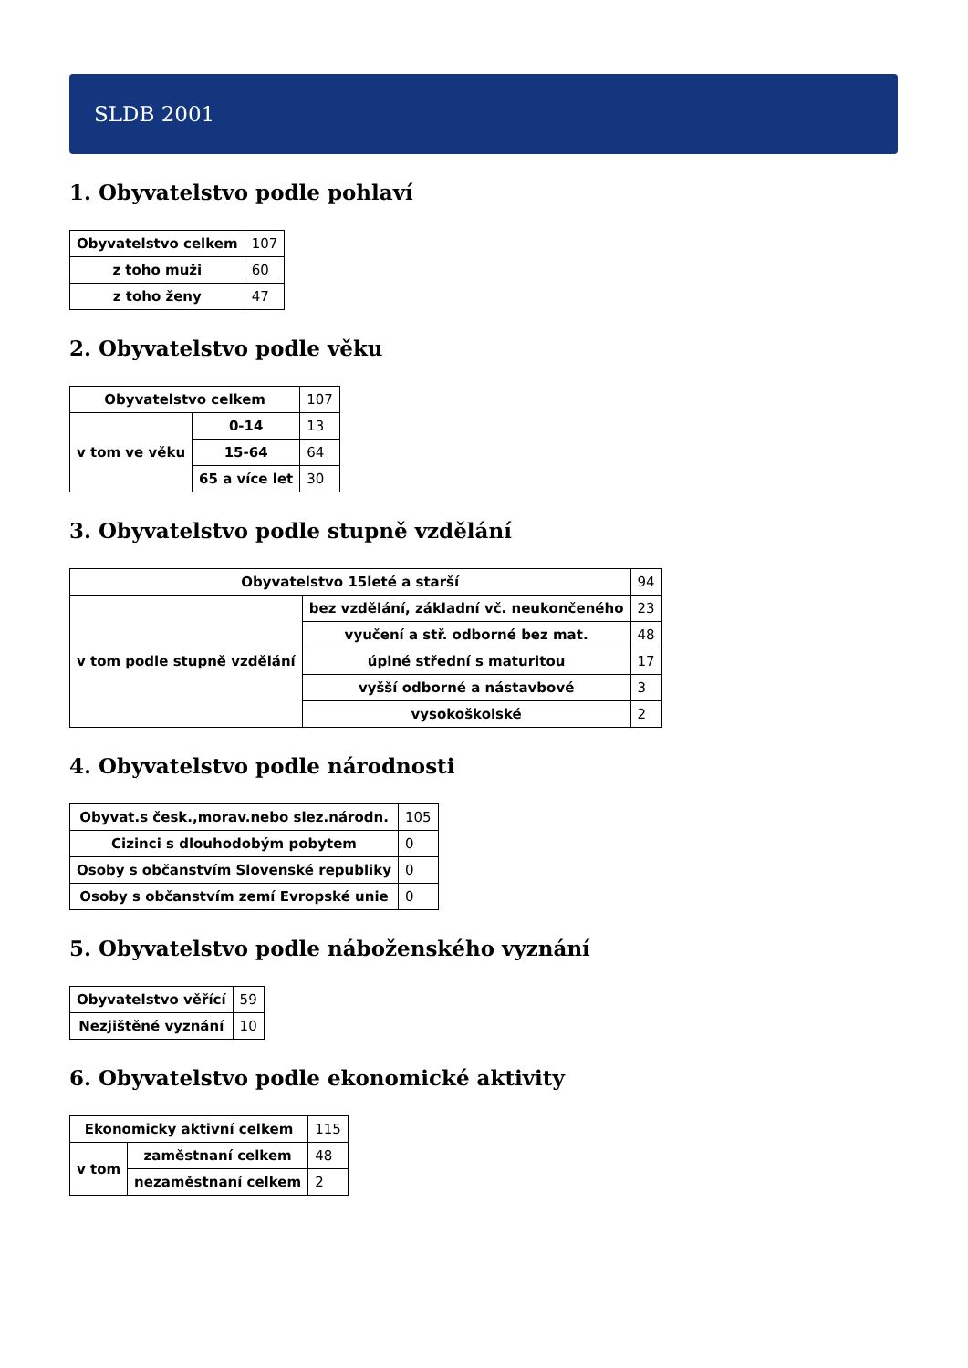SLDB 2001
1. Obyvatelstvo podle pohlaví
| Obyvatelstvo celkem | 107 |
| z toho muži | 60 |
| z toho ženy | 47 |
2. Obyvatelstvo podle věku
| Obyvatelstvo celkem | | 107 |
| v tom ve věku | 0-14 | 13 |
| | 15-64 | 64 |
| | 65 a více let | 30 |
3. Obyvatelstvo podle stupně vzdělání
| Obyvatelstvo 15leté a starší | | 94 |
| v tom podle stupně vzdělání | bez vzdělání, základní vč. neukončeného | 23 |
| | vyučení a stř. odborné bez mat. | 48 |
| | úplné střední s maturitou | 17 |
| | vyšší odborné a nástavbové | 3 |
| | vysokoškolské | 2 |
4. Obyvatelstvo podle národnosti
| Obyvat.s česk.,morav.nebo slez.národn. | 105 |
| Cizinci s dlouhodobým pobytem | 0 |
| Osoby s občanstvím Slovenské republiky | 0 |
| Osoby s občanstvím zemí Evropské unie | 0 |
5. Obyvatelstvo podle náboženského vyznání
| Obyvatelstvo věřící | 59 |
| Nezjištěné vyznání | 10 |
6. Obyvatelstvo podle ekonomické aktivity
| Ekonomicky aktivní celkem | | 115 |
| v tom | zaměstnaní celkem | 48 |
| | nezaměstnaní celkem | 2 |